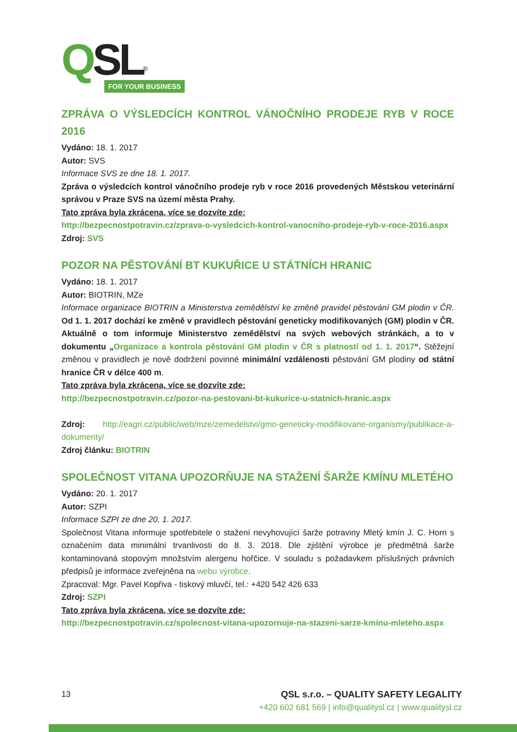QSL<sup>®</sup>
FOR YOUR BUSINESS
ZPRÁVA O VÝSLEDCÍCH KONTROL VÁNOČNÍHO PRODEJE RYB V ROCE 2016
Vydáno: 18. 1. 2017
Autor: SVS
Informace SVS ze dne 18. 1. 2017.
Zpráva o výsledcích kontrol vánočního prodeje ryb v roce 2016 provedených Městskou veterinární správou v Praze SVS na území města Prahy.
Tato zpráva byla zkrácena, více se dozvíte zde:
http://bezpecnostpotravin.cz/zprava-o-vysledcich-kontrol-vanocniho-prodeje-ryb-v-roce-2016.aspx
Zdroj: SVS
POZOR NA PĚSTOVÁNÍ BT KUKUŘICE U STÁTNÍCH HRANIC
Vydáno: 18. 1. 2017
Autor: BIOTRIN, MZe
Informace organizace BIOTRIN a Ministerstva zemědělství ke změně pravidel pěstování GM plodin v ČR. Od 1. 1. 2017 dochází ke změně v pravidlech pěstování geneticky modifikovaných (GM) plodin v ČR. Aktuálně o tom informuje Ministerstvo zemědělství na svých webových stránkách, a to v dokumentu „Organizace a kontrola pěstování GM plodin v ČR s platností od 1. 1. 2017“. Stěžejní změnou v pravidlech je nově dodržení povinné minimální vzdálenosti pěstování GM plodiny od státní hranice ČR v délce 400 m.
Tato zpráva byla zkrácena, více se dozvíte zde:
http://bezpecnostpotravin.cz/pozor-na-pestovani-bt-kukurice-u-statnich-hranic.aspx
Zdroj: http://eagri.cz/public/web/mze/zemedelstvi/gmo-geneticky-modifikovane-organismy/publikace-a-dokumenty/
Zdroj článku: BIOTRIN
SPOLEČNOST VITANA UPOZORŇUJE NA STAŽENÍ ŠARŽE KMÍNU MLETÉHO
Vydáno: 20. 1. 2017
Autor: SZPI
Informace SZPI ze dne 20. 1. 2017.
Společnost Vitana informuje spotřebitele o stažení nevyhovující šarže potraviny Mletý kmín J. C. Horn s označením data minimální trvanlivosti do 8. 3. 2018. Dle zjištění výrobce je předmětná šarže kontaminovaná stopovým množstvím alergenu hořčice. V souladu s požadavkem příslušných právních předpisů je informace zveřejněna na webu výrobce.
Zpracoval: Mgr. Pavel Kopřiva - tiskový mluvčí, tel.: +420 542 426 633
Zdroj: SZPI
Tato zpráva byla zkrácena, více se dozvíte zde:
http://bezpecnostpotravin.cz/spolecnost-vitana-upozornuje-na-stazeni-sarze-kminu-mleteho.aspx
13 QSL s.r.o. – QUALITY SAFETY LEGALITY
+420 602 681 569 | info@qualitysl.cz | www.qualitysl.cz